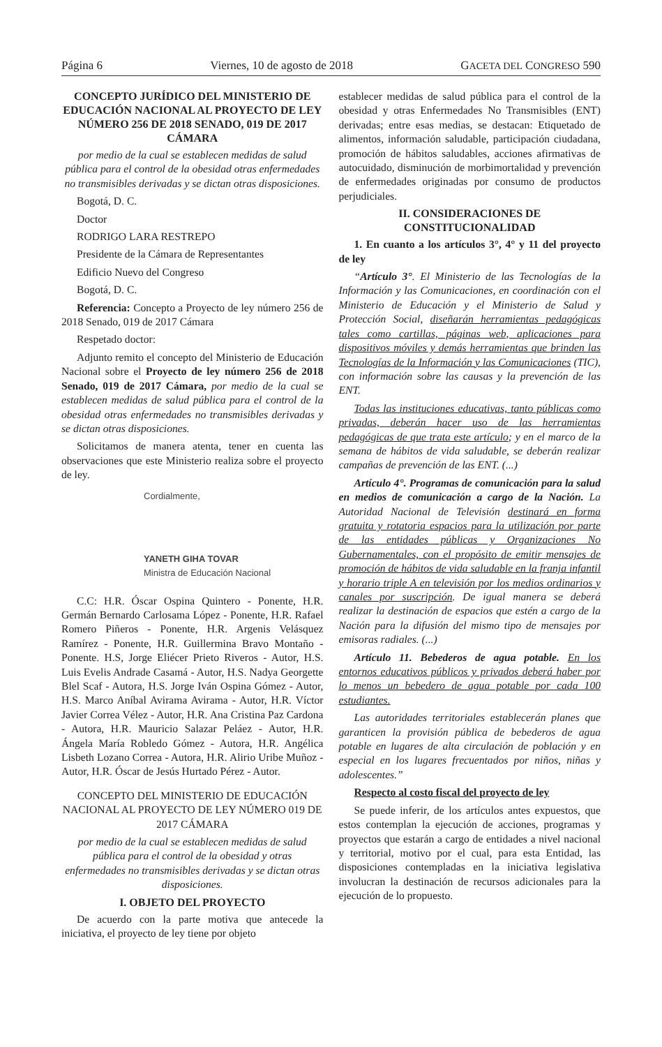Página 6 Viernes, 10 de agosto de 2018 GACETA DEL CONGRESO 590
CONCEPTO JURÍDICO DEL MINISTERIO DE EDUCACIÓN NACIONAL AL PROYECTO DE LEY NÚMERO 256 DE 2018 SENADO, 019 DE 2017 CÁMARA
por medio de la cual se establecen medidas de salud pública para el control de la obesidad otras enfermedades no transmisibles derivadas y se dictan otras disposiciones.
Bogotá, D. C.
Doctor
RODRIGO LARA RESTREPO
Presidente de la Cámara de Representantes
Edificio Nuevo del Congreso
Bogotá, D. C.
Referencia: Concepto a Proyecto de ley número 256 de 2018 Senado, 019 de 2017 Cámara
Respetado doctor:
Adjunto remito el concepto del Ministerio de Educación Nacional sobre el Proyecto de ley número 256 de 2018 Senado, 019 de 2017 Cámara, por medio de la cual se establecen medidas de salud pública para el control de la obesidad otras enfermedades no transmisibles derivadas y se dictan otras disposiciones.
Solicitamos de manera atenta, tener en cuenta las observaciones que este Ministerio realiza sobre el proyecto de ley.
Cordialmente,
YANETH GIHA TOVAR
Ministra de Educación Nacional
C.C: H.R. Óscar Ospina Quintero - Ponente, H.R. Germán Bernardo Carlosama López - Ponente, H.R. Rafael Romero Piñeros - Ponente, H.R. Argenis Velásquez Ramírez - Ponente, H.R. Guillermina Bravo Montaño - Ponente. H.S, Jorge Eliécer Prieto Riveros - Autor, H.S. Luis Evelis Andrade Casamá - Autor, H.S. Nadya Georgette Blel Scaf - Autora, H.S. Jorge Iván Ospina Gómez - Autor, H.S. Marco Aníbal Avirama Avirama - Autor, H.R. Víctor Javier Correa Vélez - Autor, H.R. Ana Cristina Paz Cardona - Autora, H.R. Mauricio Salazar Peláez - Autor, H.R. Ángela María Robledo Gómez - Autora, H.R. Angélica Lisbeth Lozano Correa - Autora, H.R. Alirio Uribe Muñoz - Autor, H.R. Óscar de Jesús Hurtado Pérez - Autor.
CONCEPTO DEL MINISTERIO DE EDUCACIÓN NACIONAL AL PROYECTO DE LEY NÚMERO 019 DE 2017 CÁMARA
por medio de la cual se establecen medidas de salud pública para el control de la obesidad y otras enfermedades no transmisibles derivadas y se dictan otras disposiciones.
I. OBJETO DEL PROYECTO
De acuerdo con la parte motiva que antecede la iniciativa, el proyecto de ley tiene por objeto
establecer medidas de salud pública para el control de la obesidad y otras Enfermedades No Transmisibles (ENT) derivadas; entre esas medias, se destacan: Etiquetado de alimentos, información saludable, participación ciudadana, promoción de hábitos saludables, acciones afirmativas de autocuidado, disminución de morbimortalidad y prevención de enfermedades originadas por consumo de productos perjudiciales.
II. CONSIDERACIONES DE CONSTITUCIONALIDAD
1. En cuanto a los artículos 3°, 4° y 11 del proyecto de ley
“Artículo 3°. El Ministerio de las Tecnologías de la Información y las Comunicaciones, en coordinación con el Ministerio de Educación y el Ministerio de Salud y Protección Social, diseñarán herramientas pedagógicas tales como cartillas, páginas web, aplicaciones para dispositivos móviles y demás herramientas que brinden las Tecnologías de la Información y las Comunicaciones (TIC), con información sobre las causas y la prevención de las ENT.
Todas las instituciones educativas, tanto públicas como privadas, deberán hacer uso de las herramientas pedagógicas de que trata este artículo; y en el marco de la semana de hábitos de vida saludable, se deberán realizar campañas de prevención de las ENT. (...)
Artículo 4°. Programas de comunicación para la salud en medios de comunicación a cargo de la Nación. La Autoridad Nacional de Televisión destinará en forma gratuita y rotatoria espacios para la utilización por parte de las entidades públicas y Organizaciones No Gubernamentales, con el propósito de emitir mensajes de promoción de hábitos de vida saludable en la franja infantil y horario triple A en televisión por los medios ordinarios y canales por suscripción. De igual manera se deberá realizar la destinación de espacios que estén a cargo de la Nación para la difusión del mismo tipo de mensajes por emisoras radiales. (...)
Artículo 11. Bebederos de agua potable. En los entornos educativos públicos y privados deberá haber por lo menos un bebedero de agua potable por cada 100 estudiantes.
Las autoridades territoriales establecerán planes que garanticen la provisión pública de bebederos de agua potable en lugares de alta circulación de población y en especial en los lugares frecuentados por niños, niñas y adolescentes.”
Respecto al costo fiscal del proyecto de ley
Se puede inferir, de los artículos antes expuestos, que estos contemplan la ejecución de acciones, programas y proyectos que estarán a cargo de entidades a nivel nacional y territorial, motivo por el cual, para esta Entidad, las disposiciones contempladas en la iniciativa legislativa involucran la destinación de recursos adicionales para la ejecución de lo propuesto.